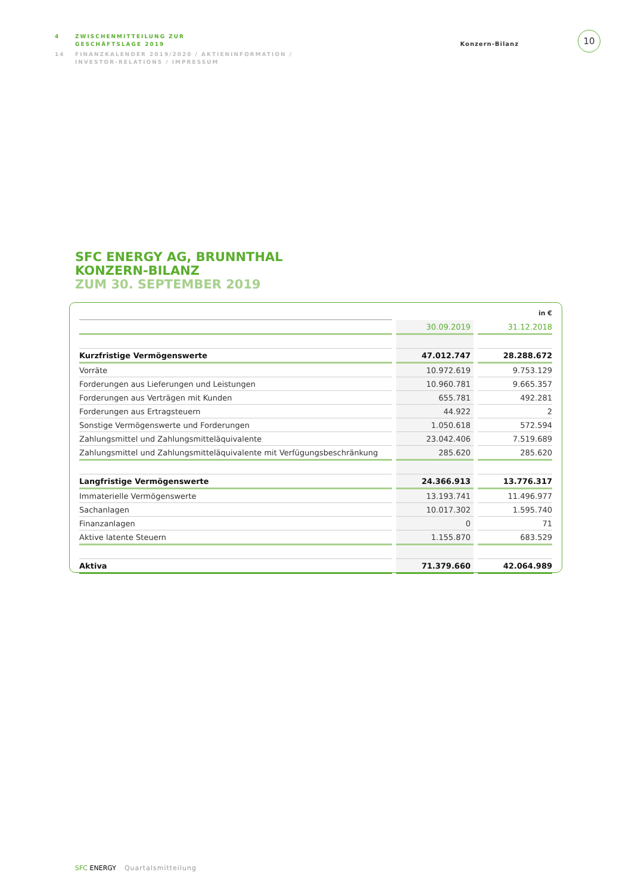4 ZWISCHENMITTEILUNG ZUR
GESCHÄFTSLAGE 2019
14 FINANZKALENDER 2019/2020 / AKTIENINFORMATION /
INVESTOR-RELATIONS / IMPRESSUM
Konzern-Bilanz
10
SFC ENERGY AG, BRUNNTHAL
KONZERN-BILANZ
ZUM 30. SEPTEMBER 2019
| | in € | |
| | 30.09.2019 | 31.12.2018 |
| Kurzfristige Vermögenswerte | 47.012.747 | 28.288.672 |
| Vorräte | 10.972.619 | 9.753.129 |
| Forderungen aus Lieferungen und Leistungen | 10.960.781 | 9.665.357 |
| Forderungen aus Verträgen mit Kunden | 655.781 | 492.281 |
| Forderungen aus Ertragsteuern | 44.922 | 2 |
| Sonstige Vermögenswerte und Forderungen | 1.050.618 | 572.594 |
| Zahlungsmittel und Zahlungsmitteläquivalente | 23.042.406 | 7.519.689 |
| Zahlungsmittel und Zahlungsmitteläquivalente mit Verfügungsbeschränkung | 285.620 | 285.620 |
| Langfristige Vermögenswerte | 24.366.913 | 13.776.317 |
| Immaterielle Vermögenswerte | 13.193.741 | 11.496.977 |
| Sachanlagen | 10.017.302 | 1.595.740 |
| Finanzanlagen | 0 | 71 |
| Aktive latente Steuern | 1.155.870 | 683.529 |
| Aktiva | 71.379.660 | 42.064.989 |
SFC ENERGY Quartalsmitteilung